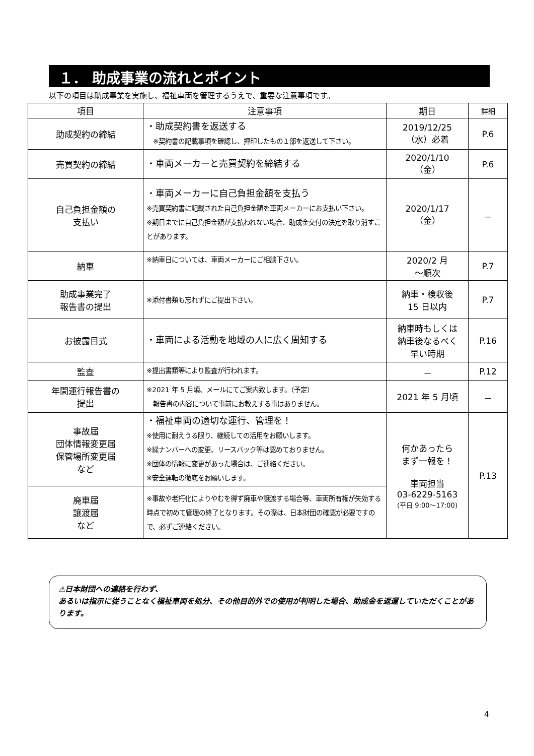１． 助成事業の流れとポイント
以下の項目は助成事業を実施し、福祉車両を管理するうえで、重要な注意事項です。
| 項目 | 注意事項 | 期日 | 詳細 |
| --- | --- | --- | --- |
| 助成契約の締結 | ・助成契約書を返送する ※契約書の記載事項を確認し、押印したもの１部を返送して下さい。 | 2019/12/25 （水）必着 | P.6 |
| 売買契約の締結 | ・車両メーカーと売買契約を締結する | 2020/1/10 （金） | P.6 |
| 自己負担金額の 支払い | ・車両メーカーに自己負担金額を支払う ※売買契約書に記載された自己負担金額を車両メーカーにお支払い下さい。 ※期日までに自己負担金額が支払われない場合、助成金交付の決定を取り消すことがあります。 | 2020/1/17 （金） | － |
| 納車 | ※納車日については、車両メーカーにご相談下さい。 | 2020/2 月 ～順次 | P.7 |
| 助成事業完了 報告書の提出 | ※添付書類も忘れずにご提出下さい。 | 納車・検収後 15 日以内 | P.7 |
| お披露目式 | ・車両による活動を地域の人に広く周知する | 納車時もしくは 納車後なるべく 早い時期 | P.16 |
| 監査 | ※提出書類等により監査が行われます。 | － | P.12 |
| 年間運行報告書の 提出 | ※2021 年 5 月頃、メールにてご案内致します。（予定） 報告書の内容について事前にお教えする事はありません。 | 2021 年 5 月頃 | － |
| 事故届 団体情報変更届 保管場所変更届 など | ・福祉車両の適切な運行、管理を！ ※使用に耐えうる限り、継続しての活用をお願いします。 ※緑ナンバーへの変更、リースバック等は認めておりません。 ※団体の情報に変更があった場合は、ご連絡ください。 ※安全運転の徹底をお願いします。 | 何かあったら まず一報を！ 車両担当 03-6229-5163 (平日 9:00～17:00) | P.13 |
| 廃車届 譲渡届 など | ※事故や老朽化によりやむを得ず廃車や譲渡する場合等、車両所有権が失効する時点で初めて管理の終了となります。その際は、日本財団の確認が必要ですので、必ずご連絡ください。 | | |
⚠日本財団への連絡を行わず、
あるいは指示に従うことなく福祉車両を処分、その他目的外での使用が判明した場合、助成金を返還していただくことがあります。
4